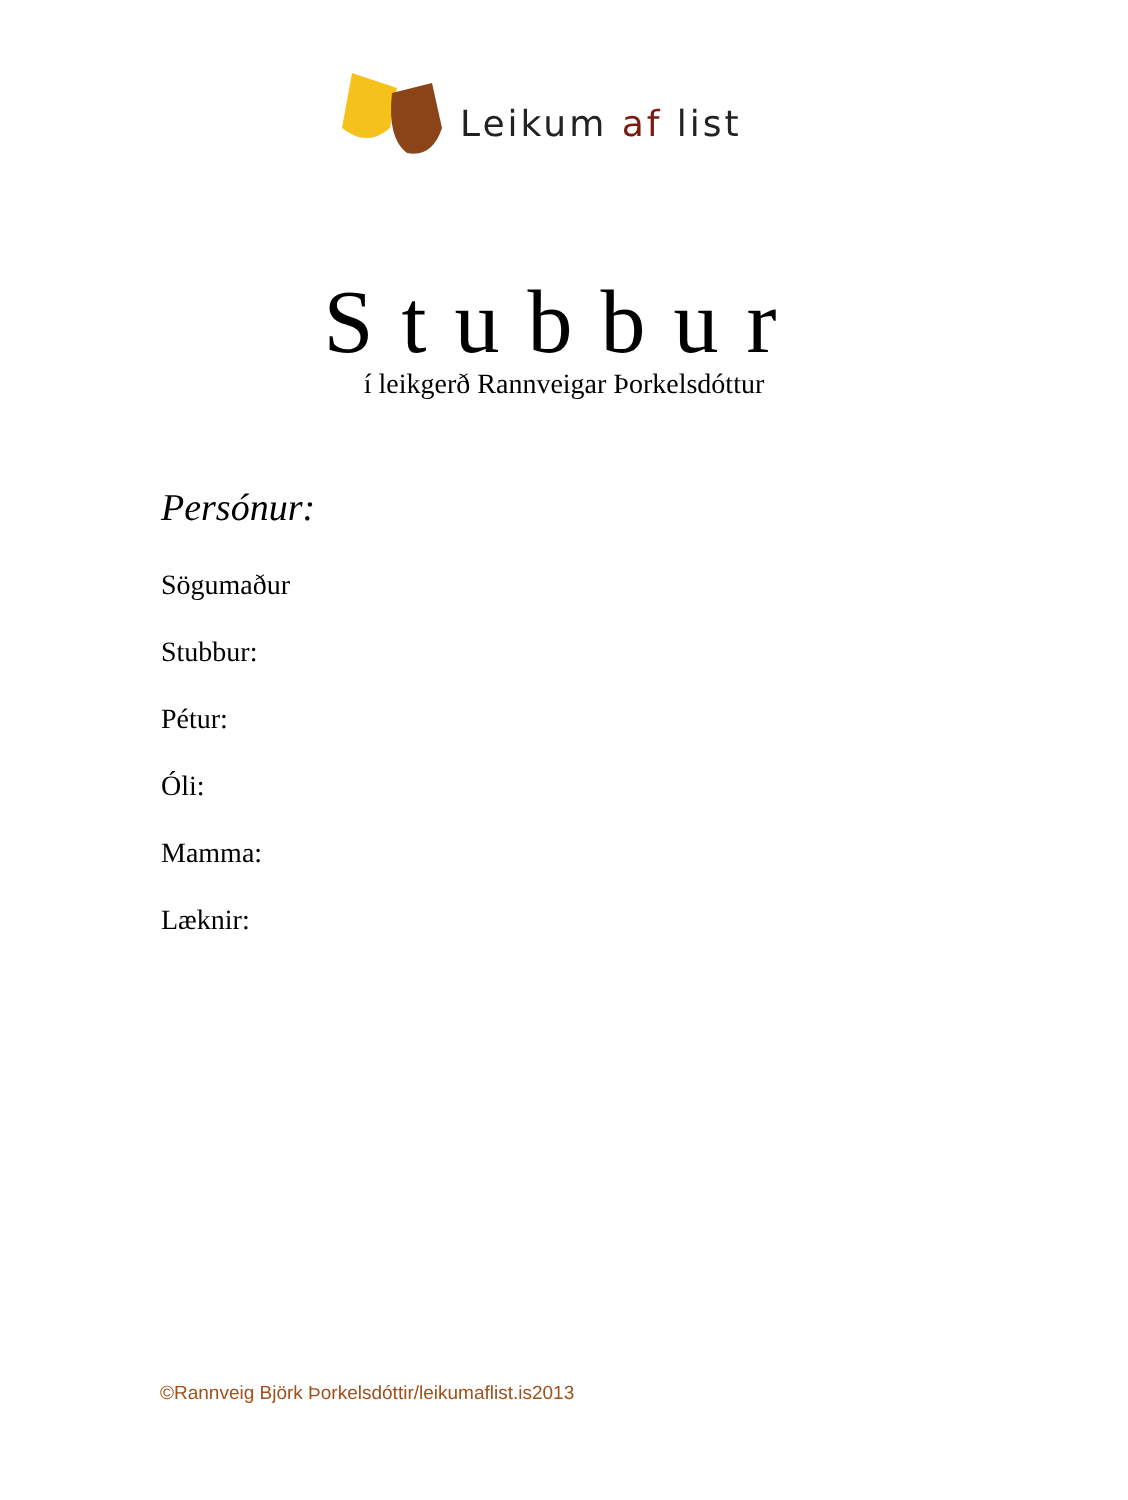Leikum af list
Stubbur
í leikgerð Rannveigar Þorkelsdóttur
Persónur:
Sögumaður
Stubbur:
Pétur:
Óli:
Mamma:
Læknir:
©Rannveig Björk Þorkelsdóttir/leikumaflist.is2013